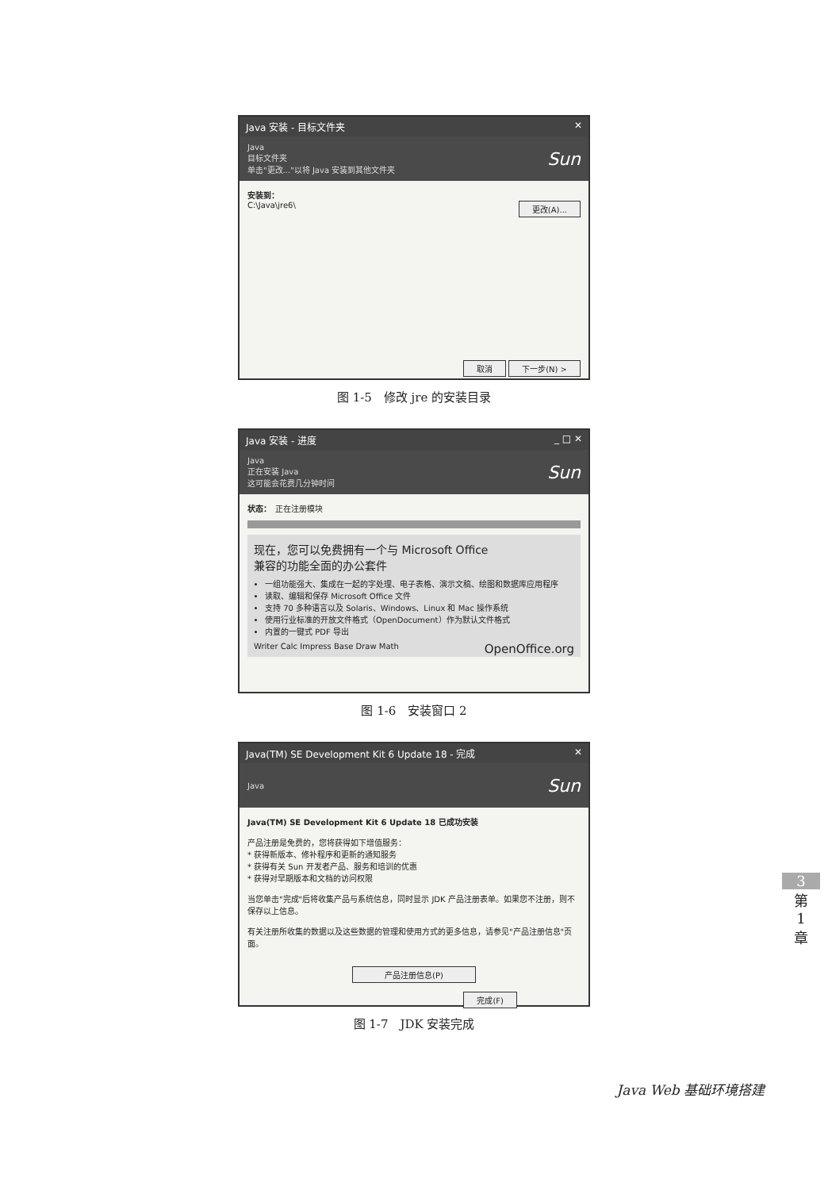Java 安装 - 目标文件夹 ✕
Java
目标文件夹
单击"更改..."以将 Java 安装到其他文件夹
Sun
安装到：
C:\Java\jre6\ 更改(A)...
取消 下一步(N) >
图 1-5　修改 jre 的安装目录
Java 安装 - 进度 _ □ ✕
Java
正在安装 Java
这可能会花费几分钟时间
Sun
状态：　正在注册模块
现在，您可以免费拥有一个与 Microsoft Office
兼容的功能全面的办公套件
一组功能强大、集成在一起的字处理、电子表格、演示文稿、绘图和数据库应用程序
读取、编辑和保存 Microsoft Office 文件
支持 70 多种语言以及 Solaris、Windows、Linux 和 Mac 操作系统
使用行业标准的开放文件格式（OpenDocument）作为默认文件格式
内置的一键式 PDF 导出
Writer Calc Impress Base Draw Math OpenOffice.org
图 1-6　安装窗口 2
Java(TM) SE Development Kit 6 Update 18 - 完成 ✕
Java
Sun
Java(TM) SE Development Kit 6 Update 18 已成功安装
产品注册是免费的，您将获得如下增值服务：
* 获得新版本、修补程序和更新的通知服务
* 获得有关 Sun 开发者产品、服务和培训的优惠
* 获得对早期版本和文档的访问权限
当您单击"完成"后将收集产品与系统信息，同时显示 JDK 产品注册表单。如果您不注册，则不保存以上信息。
有关注册所收集的数据以及这些数据的管理和使用方式的更多信息，请参见"产品注册信息"页面。
产品注册信息(P)
完成(F)
图 1-7　JDK 安装完成
3
第
1
章
Java Web 基础环境搭建